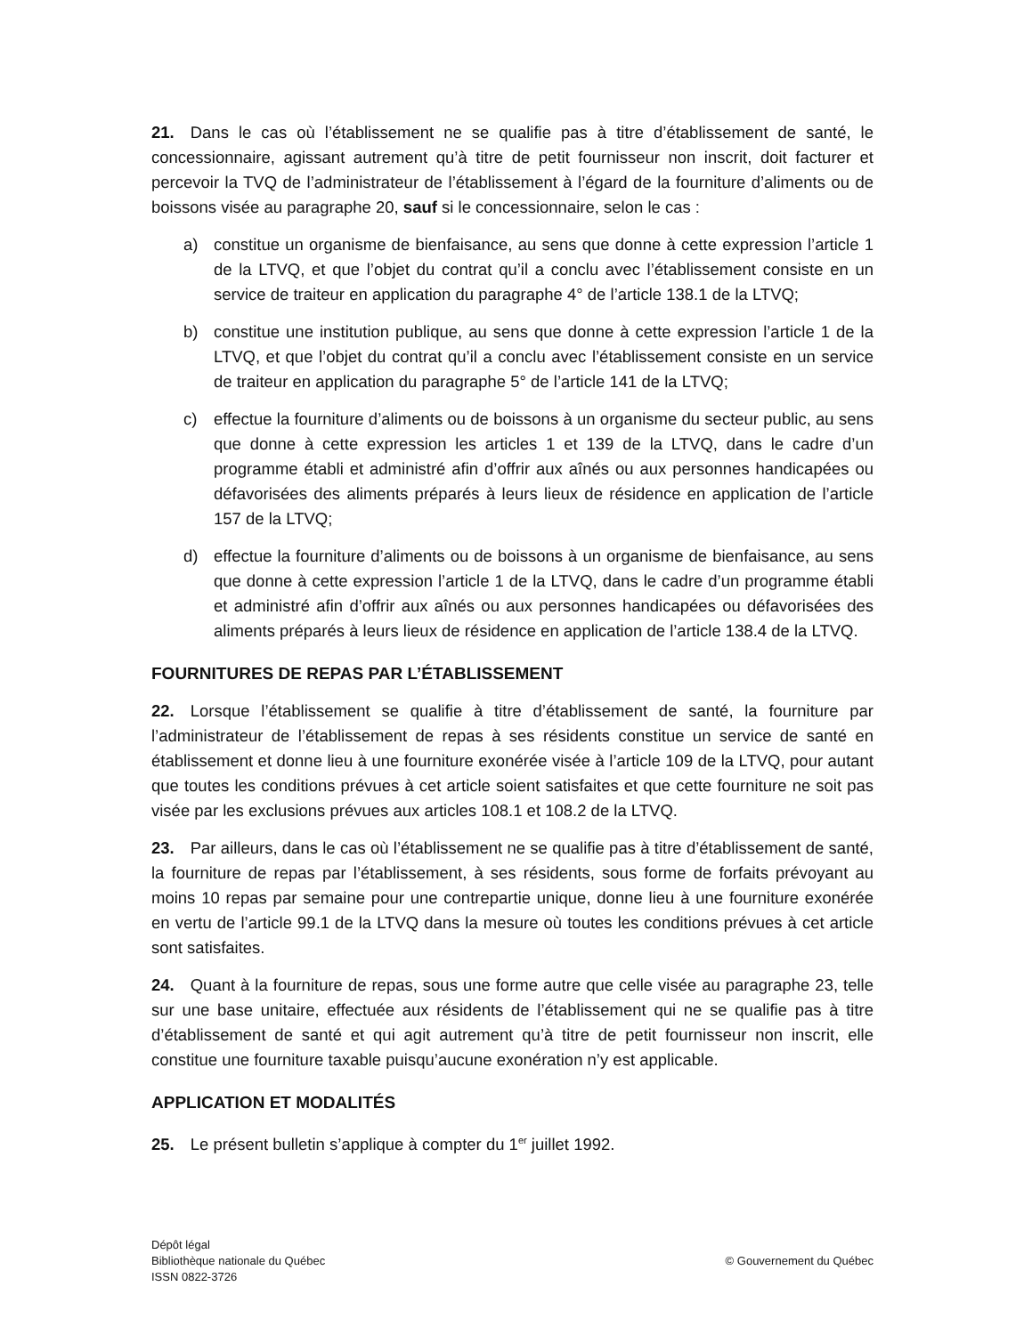21. Dans le cas où l’établissement ne se qualifie pas à titre d’établissement de santé, le concessionnaire, agissant autrement qu’à titre de petit fournisseur non inscrit, doit facturer et percevoir la TVQ de l’administrateur de l’établissement à l’égard de la fourniture d’aliments ou de boissons visée au paragraphe 20, sauf si le concessionnaire, selon le cas :
a) constitue un organisme de bienfaisance, au sens que donne à cette expression l’article 1 de la LTVQ, et que l’objet du contrat qu’il a conclu avec l’établissement consiste en un service de traiteur en application du paragraphe 4° de l’article 138.1 de la LTVQ;
b) constitue une institution publique, au sens que donne à cette expression l’article 1 de la LTVQ, et que l’objet du contrat qu’il a conclu avec l’établissement consiste en un service de traiteur en application du paragraphe 5° de l’article 141 de la LTVQ;
c) effectue la fourniture d’aliments ou de boissons à un organisme du secteur public, au sens que donne à cette expression les articles 1 et 139 de la LTVQ, dans le cadre d’un programme établi et administré afin d’offrir aux aînés ou aux personnes handicapées ou défavorisées des aliments préparés à leurs lieux de résidence en application de l’article 157 de la LTVQ;
d) effectue la fourniture d’aliments ou de boissons à un organisme de bienfaisance, au sens que donne à cette expression l’article 1 de la LTVQ, dans le cadre d’un programme établi et administré afin d’offrir aux aînés ou aux personnes handicapées ou défavorisées des aliments préparés à leurs lieux de résidence en application de l’article 138.4 de la LTVQ.
FOURNITURES DE REPAS PAR L’ÉTABLISSEMENT
22. Lorsque l’établissement se qualifie à titre d’établissement de santé, la fourniture par l’administrateur de l’établissement de repas à ses résidents constitue un service de santé en établissement et donne lieu à une fourniture exonérée visée à l’article 109 de la LTVQ, pour autant que toutes les conditions prévues à cet article soient satisfaites et que cette fourniture ne soit pas visée par les exclusions prévues aux articles 108.1 et 108.2 de la LTVQ.
23. Par ailleurs, dans le cas où l’établissement ne se qualifie pas à titre d’établissement de santé, la fourniture de repas par l’établissement, à ses résidents, sous forme de forfaits prévoyant au moins 10 repas par semaine pour une contrepartie unique, donne lieu à une fourniture exonérée en vertu de l’article 99.1 de la LTVQ dans la mesure où toutes les conditions prévues à cet article sont satisfaites.
24. Quant à la fourniture de repas, sous une forme autre que celle visée au paragraphe 23, telle sur une base unitaire, effectuée aux résidents de l’établissement qui ne se qualifie pas à titre d’établissement de santé et qui agit autrement qu’à titre de petit fournisseur non inscrit, elle constitue une fourniture taxable puisqu’aucune exonération n’y est applicable.
APPLICATION ET MODALITÉS
25. Le présent bulletin s’applique à compter du 1<sup>er</sup> juillet 1992.
Dépôt légal
Bibliothèque nationale du Québec
ISSN 0822-3726
© Gouvernement du Québec